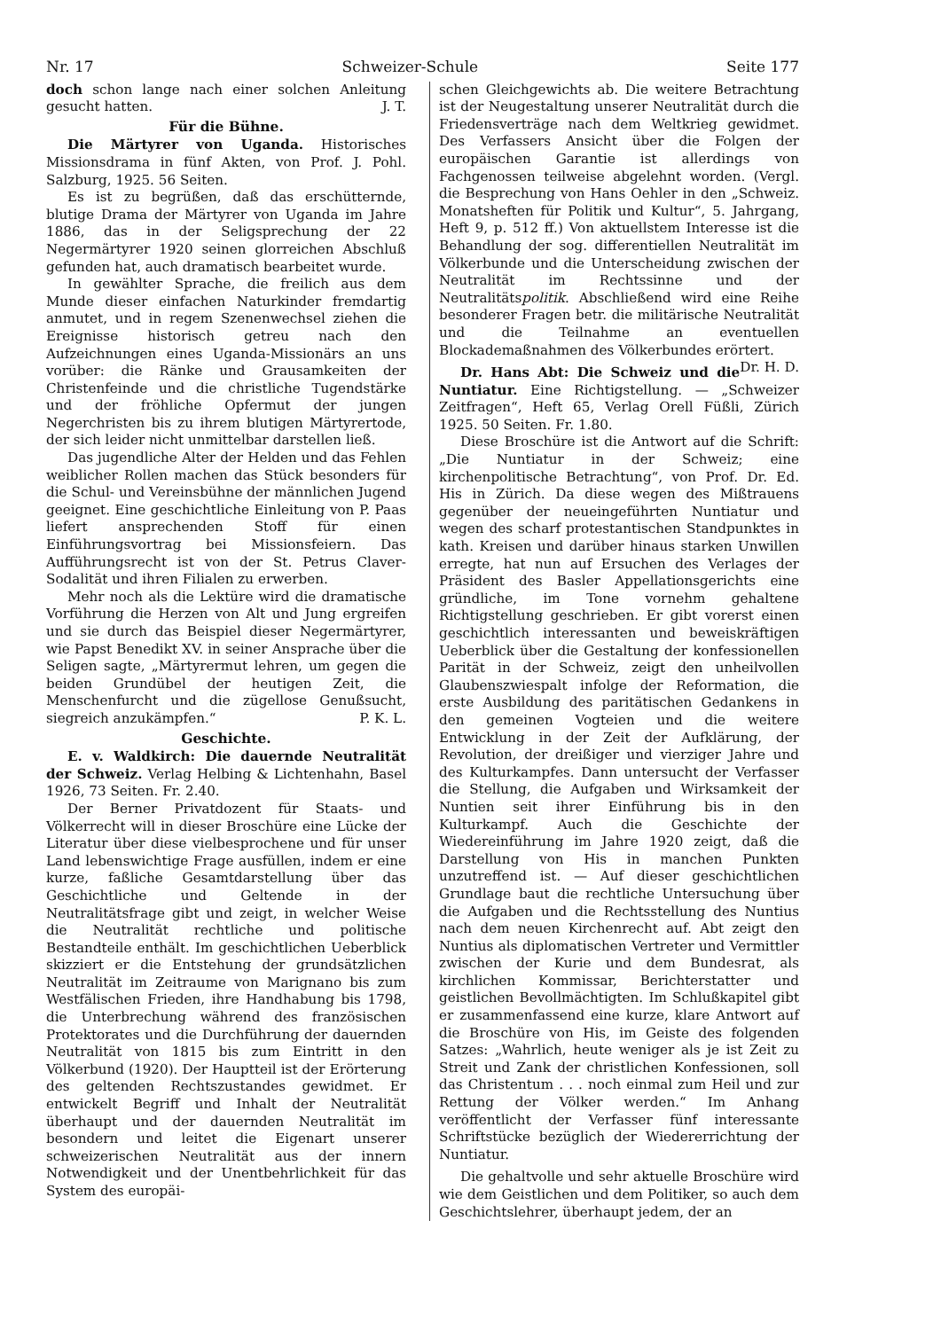Nr. 17 Schweizer-Schule Seite 177
doch schon lange nach einer solchen Anleitung gesucht hatten. J. T.
Für die Bühne.
Die Märtyrer von Uganda. Historisches Missionsdrama in fünf Akten, von Prof. J. Pohl. Salzburg, 1925. 56 Seiten.
Es ist zu begrüßen, daß das erschütternde, blutige Drama der Märtyrer von Uganda im Jahre 1886, das in der Seligsprechung der 22 Negermärtyrer 1920 seinen glorreichen Abschluß gefunden hat, auch dramatisch bearbeitet wurde.
In gewählter Sprache, die freilich aus dem Munde dieser einfachen Naturkinder fremdartig anmutet, und in regem Szenenwechsel ziehen die Ereignisse historisch getreu nach den Aufzeichnungen eines Uganda-Missionärs an uns vorüber: die Ränke und Grausamkeiten der Christenfeinde und die christliche Tugendstärke und der fröhliche Opfermut der jungen Negerchristen bis zu ihrem blutigen Märtyrertode, der sich leider nicht unmittelbar darstellen ließ.
Das jugendliche Alter der Helden und das Fehlen weiblicher Rollen machen das Stück besonders für die Schul- und Vereinsbühne der männlichen Jugend geeignet. Eine geschichtliche Einleitung von P. Paas liefert ansprechenden Stoff für einen Einführungsvortrag bei Missionsfeiern. Das Aufführungsrecht ist von der St. Petrus Claver-Sodalität und ihren Filialen zu erwerben.
Mehr noch als die Lektüre wird die dramatische Vorführung die Herzen von Alt und Jung ergreifen und sie durch das Beispiel dieser Negermärtyrer, wie Papst Benedikt XV. in seiner Ansprache über die Seligen sagte, „Märtyrermut lehren, um gegen die beiden Grundübel der heutigen Zeit, die Menschenfurcht und die zügellose Genußsucht, siegreich anzukämpfen.“ P. K. L.
Geschichte.
E. v. Waldkirch: Die dauernde Neutralität der Schweiz. Verlag Helbing & Lichtenhahn, Basel 1926, 73 Seiten. Fr. 2.40.
Der Berner Privatdozent für Staats- und Völkerrecht will in dieser Broschüre eine Lücke der Literatur über diese vielbesprochene und für unser Land lebenswichtige Frage ausfüllen, indem er eine kurze, faßliche Gesamtdarstellung über das Geschichtliche und Geltende in der Neutralitätsfrage gibt und zeigt, in welcher Weise die Neutralität rechtliche und politische Bestandteile enthält. Im geschichtlichen Ueberblick skizziert er die Entstehung der grundsätzlichen Neutralität im Zeitraume von Marignano bis zum Westfälischen Frieden, ihre Handhabung bis 1798, die Unterbrechung während des französischen Protektorates und die Durchführung der dauernden Neutralität von 1815 bis zum Eintritt in den Völkerbund (1920). Der Hauptteil ist der Erörterung des geltenden Rechtszustandes gewidmet. Er entwickelt Begriff und Inhalt der Neutralität überhaupt und der dauernden Neutralität im besondern und leitet die Eigenart unserer schweizerischen Neutralität aus der innern Notwendigkeit und der Unentbehrlichkeit für das System des europäi-
schen Gleichgewichts ab. Die weitere Betrachtung ist der Neugestaltung unserer Neutralität durch die Friedensverträge nach dem Weltkrieg gewidmet. Des Verfassers Ansicht über die Folgen der europäischen Garantie ist allerdings von Fachgenossen teilweise abgelehnt worden. (Vergl. die Besprechung von Hans Oehler in den „Schweiz. Monatsheften für Politik und Kultur“, 5. Jahrgang, Heft 9, p. 512 ff.) Von aktuellstem Interesse ist die Behandlung der sog. differentiellen Neutralität im Völkerbunde und die Unterscheidung zwischen der Neutralität im Rechtssinne und der Neutralitätspolitik. Abschließend wird eine Reihe besonderer Fragen betr. die militärische Neutralität und die Teilnahme an eventuellen Blockademaßnahmen des Völkerbundes erörtert. Dr. H. D.
Dr. Hans Abt: Die Schweiz und die Nuntiatur. Eine Richtigstellung. — „Schweizer Zeitfragen“, Heft 65, Verlag Orell Füßli, Zürich 1925. 50 Seiten. Fr. 1.80.
Diese Broschüre ist die Antwort auf die Schrift: „Die Nuntiatur in der Schweiz; eine kirchenpolitische Betrachtung“, von Prof. Dr. Ed. His in Zürich. Da diese wegen des Mißtrauens gegenüber der neueingeführten Nuntiatur und wegen des scharf protestantischen Standpunktes in kath. Kreisen und darüber hinaus starken Unwillen erregte, hat nun auf Ersuchen des Verlages der Präsident des Basler Appellationsgerichts eine gründliche, im Tone vornehm gehaltene Richtigstellung geschrieben. Er gibt vorerst einen geschichtlich interessanten und beweiskräftigen Ueberblick über die Gestaltung der konfessionellen Parität in der Schweiz, zeigt den unheilvollen Glaubenszwiespalt infolge der Reformation, die erste Ausbildung des paritätischen Gedankens in den gemeinen Vogteien und die weitere Entwicklung in der Zeit der Aufklärung, der Revolution, der dreißiger und vierziger Jahre und des Kulturkampfes. Dann untersucht der Verfasser die Stellung, die Aufgaben und Wirksamkeit der Nuntien seit ihrer Einführung bis in den Kulturkampf. Auch die Geschichte der Wiedereinführung im Jahre 1920 zeigt, daß die Darstellung von His in manchen Punkten unzutreffend ist. — Auf dieser geschichtlichen Grundlage baut die rechtliche Untersuchung über die Aufgaben und die Rechtsstellung des Nuntius nach dem neuen Kirchenrecht auf. Abt zeigt den Nuntius als diplomatischen Vertreter und Vermittler zwischen der Kurie und dem Bundesrat, als kirchlichen Kommissar, Berichterstatter und geistlichen Bevollmächtigten. Im Schlußkapitel gibt er zusammenfassend eine kurze, klare Antwort auf die Broschüre von His, im Geiste des folgenden Satzes: „Wahrlich, heute weniger als je ist Zeit zu Streit und Zank der christlichen Konfessionen, soll das Christentum . . . noch einmal zum Heil und zur Rettung der Völker werden.“ Im Anhang veröffentlicht der Verfasser fünf interessante Schriftstücke bezüglich der Wiedererrichtung der Nuntiatur.
Die gehaltvolle und sehr aktuelle Broschüre wird wie dem Geistlichen und dem Politiker, so auch dem Geschichtslehrer, überhaupt jedem, der an